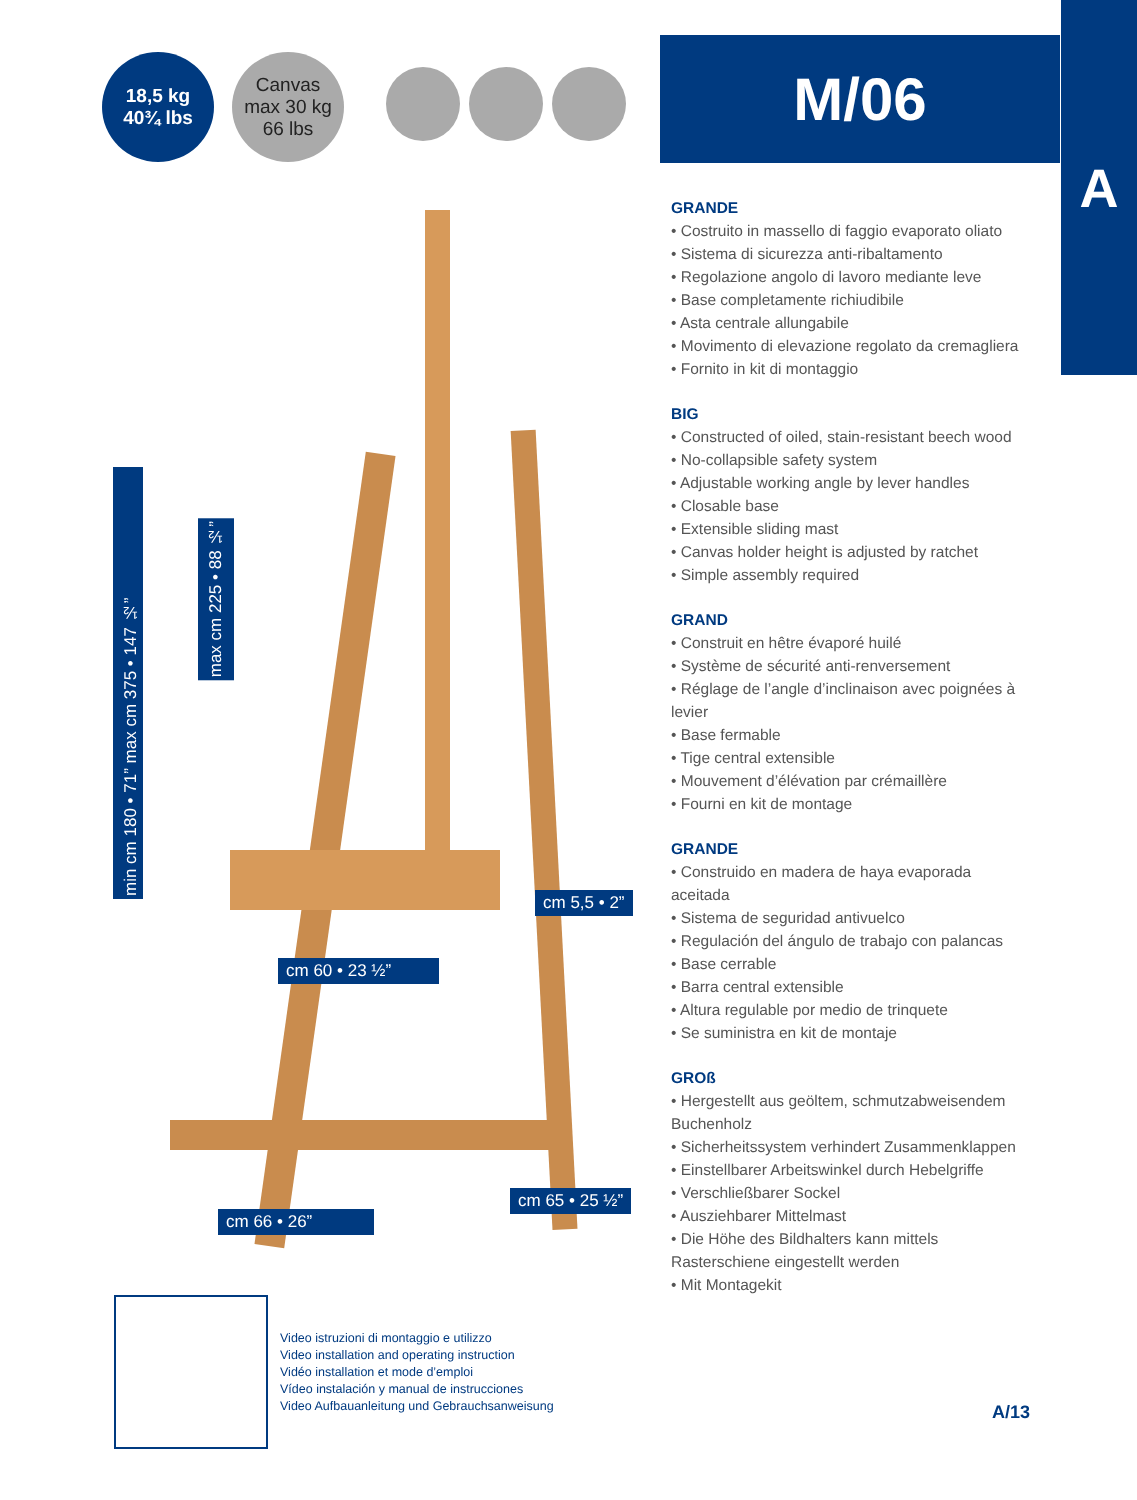18,5 kg
40¾ lbs
Canvas
max 30 kg
66 lbs
M/06
A
min cm 180 • 71” max cm 375 • 147 ½”
max cm 225 • 88 ½”
cm 5,5 • 2”
cm 60 • 23 ½”
cm 65 • 25 ½”
cm 66 • 26”
GRANDE
• Costruito in massello di faggio evaporato oliato
• Sistema di sicurezza anti-ribaltamento
• Regolazione angolo di lavoro mediante leve
• Base completamente richiudibile
• Asta centrale allungabile
• Movimento di elevazione regolato da cremagliera
• Fornito in kit di montaggio
BIG
• Constructed of oiled, stain-resistant beech wood
• No-collapsible safety system
• Adjustable working angle by lever handles
• Closable base
• Extensible sliding mast
• Canvas holder height is adjusted by ratchet
• Simple assembly required
GRAND
• Construit en hêtre évaporé huilé
• Système de sécurité anti-renversement
• Réglage de l’angle d’inclinaison avec poignées à levier
• Base fermable
• Tige central extensible
• Mouvement d’élévation par crémaillère
• Fourni en kit de montage
GRANDE
• Construido en madera de haya evaporada aceitada
• Sistema de seguridad antivuelco
• Regulación del ángulo de trabajo con palancas
• Base cerrable
• Barra central extensible
• Altura regulable por medio de trinquete
• Se suministra en kit de montaje
GROß
• Hergestellt aus geöltem, schmutzabweisendem Buchenholz
• Sicherheitssystem verhindert Zusammenklappen
• Einstellbarer Arbeitswinkel durch Hebelgriffe
• Verschließbarer Sockel
• Ausziehbarer Mittelmast
• Die Höhe des Bildhalters kann mittels Rasterschiene eingestellt werden
• Mit Montagekit
Video istruzioni di montaggio e utilizzo
Video installation and operating instruction
Vidéo installation et mode d’emploi
Vídeo instalación y manual de instrucciones
Video Aufbauanleitung und Gebrauchsanweisung
A/13